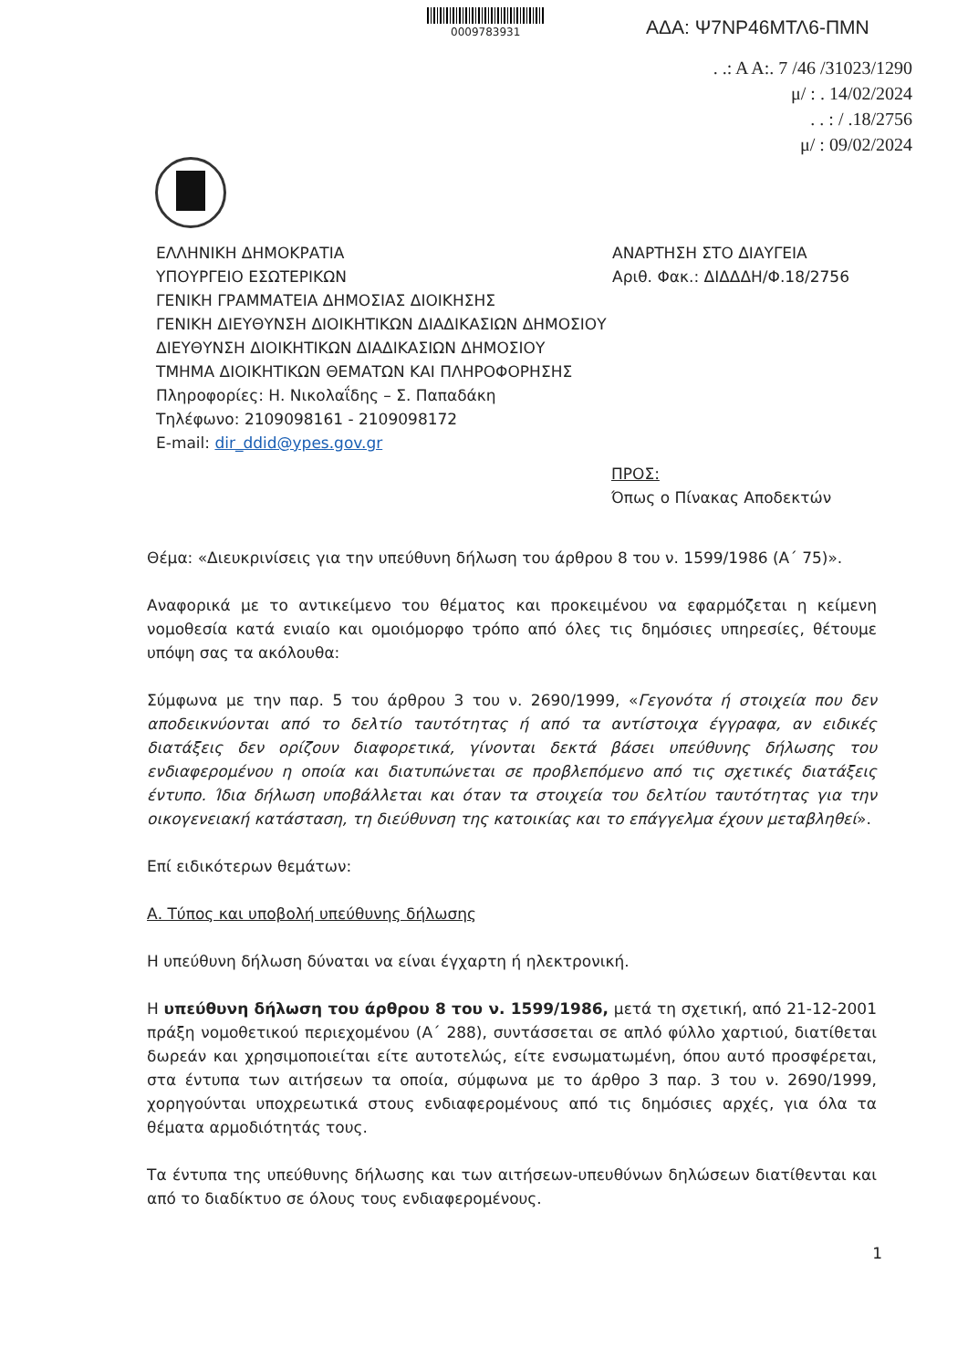0009783931 ΑΔΑ: Ψ7ΝΡ46ΜΤΛ6-ΠΜΝ
. .: Α Α:. 7 /46 /31023/1290
μ/ : . 14/02/2024
. . : / .18/2756
μ/ : 09/02/2024
ΕΛΛΗΝΙΚΗ ΔΗΜΟΚΡΑΤΙΑ
ΥΠΟΥΡΓΕΙΟ ΕΣΩΤΕΡΙΚΩΝ
ΓΕΝΙΚΗ ΓΡΑΜΜΑΤΕΙΑ ΔΗΜΟΣΙΑΣ ΔΙΟΙΚΗΣΗΣ
ΓΕΝΙΚΗ ΔΙΕΥΘΥΝΣΗ ΔΙΟΙΚΗΤΙΚΩΝ ΔΙΑΔΙΚΑΣΙΩΝ ΔΗΜΟΣΙΟΥ
ΔΙΕΥΘΥΝΣΗ ΔΙΟΙΚΗΤΙΚΩΝ ΔΙΑΔΙΚΑΣΙΩΝ ΔΗΜΟΣΙΟΥ
ΤΜΗΜΑ ΔΙΟΙΚΗΤΙΚΩΝ ΘΕΜΑΤΩΝ ΚΑΙ ΠΛΗΡΟΦΟΡΗΣΗΣ
Πληροφορίες: Η. Νικολαΐδης – Σ. Παπαδάκη
Τηλέφωνο: 2109098161 - 2109098172
E-mail: dir_ddid@ypes.gov.gr
ΑΝΑΡΤΗΣΗ ΣΤΟ ΔΙΑΥΓΕΙΑ
Αριθ. Φακ.: ΔΙΔΔΔΗ/Φ.18/2756
ΠΡΟΣ:
Όπως ο Πίνακας Αποδεκτών
Θέμα: «Διευκρινίσεις για την υπεύθυνη δήλωση του άρθρου 8 του ν. 1599/1986 (Α΄ 75)».
Αναφορικά με το αντικείμενο του θέματος και προκειμένου να εφαρμόζεται η κείμενη νομοθεσία κατά ενιαίο και ομοιόμορφο τρόπο από όλες τις δημόσιες υπηρεσίες, θέτουμε υπόψη σας τα ακόλουθα:
Σύμφωνα με την παρ. 5 του άρθρου 3 του ν. 2690/1999, «Γεγονότα ή στοιχεία που δεν αποδεικνύονται από το δελτίο ταυτότητας ή από τα αντίστοιχα έγγραφα, αν ειδικές διατάξεις δεν ορίζουν διαφορετικά, γίνονται δεκτά βάσει υπεύθυνης δήλωσης του ενδιαφερομένου η οποία και διατυπώνεται σε προβλεπόμενο από τις σχετικές διατάξεις έντυπο. Ίδια δήλωση υποβάλλεται και όταν τα στοιχεία του δελτίου ταυτότητας για την οικογενειακή κατάσταση, τη διεύθυνση της κατοικίας και το επάγγελμα έχουν μεταβληθεί».
Επί ειδικότερων θεμάτων:
Α. Τύπος και υποβολή υπεύθυνης δήλωσης
Η υπεύθυνη δήλωση δύναται να είναι έγχαρτη ή ηλεκτρονική.
Η υπεύθυνη δήλωση του άρθρου 8 του ν. 1599/1986, μετά τη σχετική, από 21-12-2001 πράξη νομοθετικού περιεχομένου (Α΄ 288), συντάσσεται σε απλό φύλλο χαρτιού, διατίθεται δωρεάν και χρησιμοποιείται είτε αυτοτελώς, είτε ενσωματωμένη, όπου αυτό προσφέρεται, στα έντυπα των αιτήσεων τα οποία, σύμφωνα με το άρθρο 3 παρ. 3 του ν. 2690/1999, χορηγούνται υποχρεωτικά στους ενδιαφερομένους από τις δημόσιες αρχές, για όλα τα θέματα αρμοδιότητάς τους.
Τα έντυπα της υπεύθυνης δήλωσης και των αιτήσεων-υπευθύνων δηλώσεων διατίθενται και από το διαδίκτυο σε όλους τους ενδιαφερομένους.
1